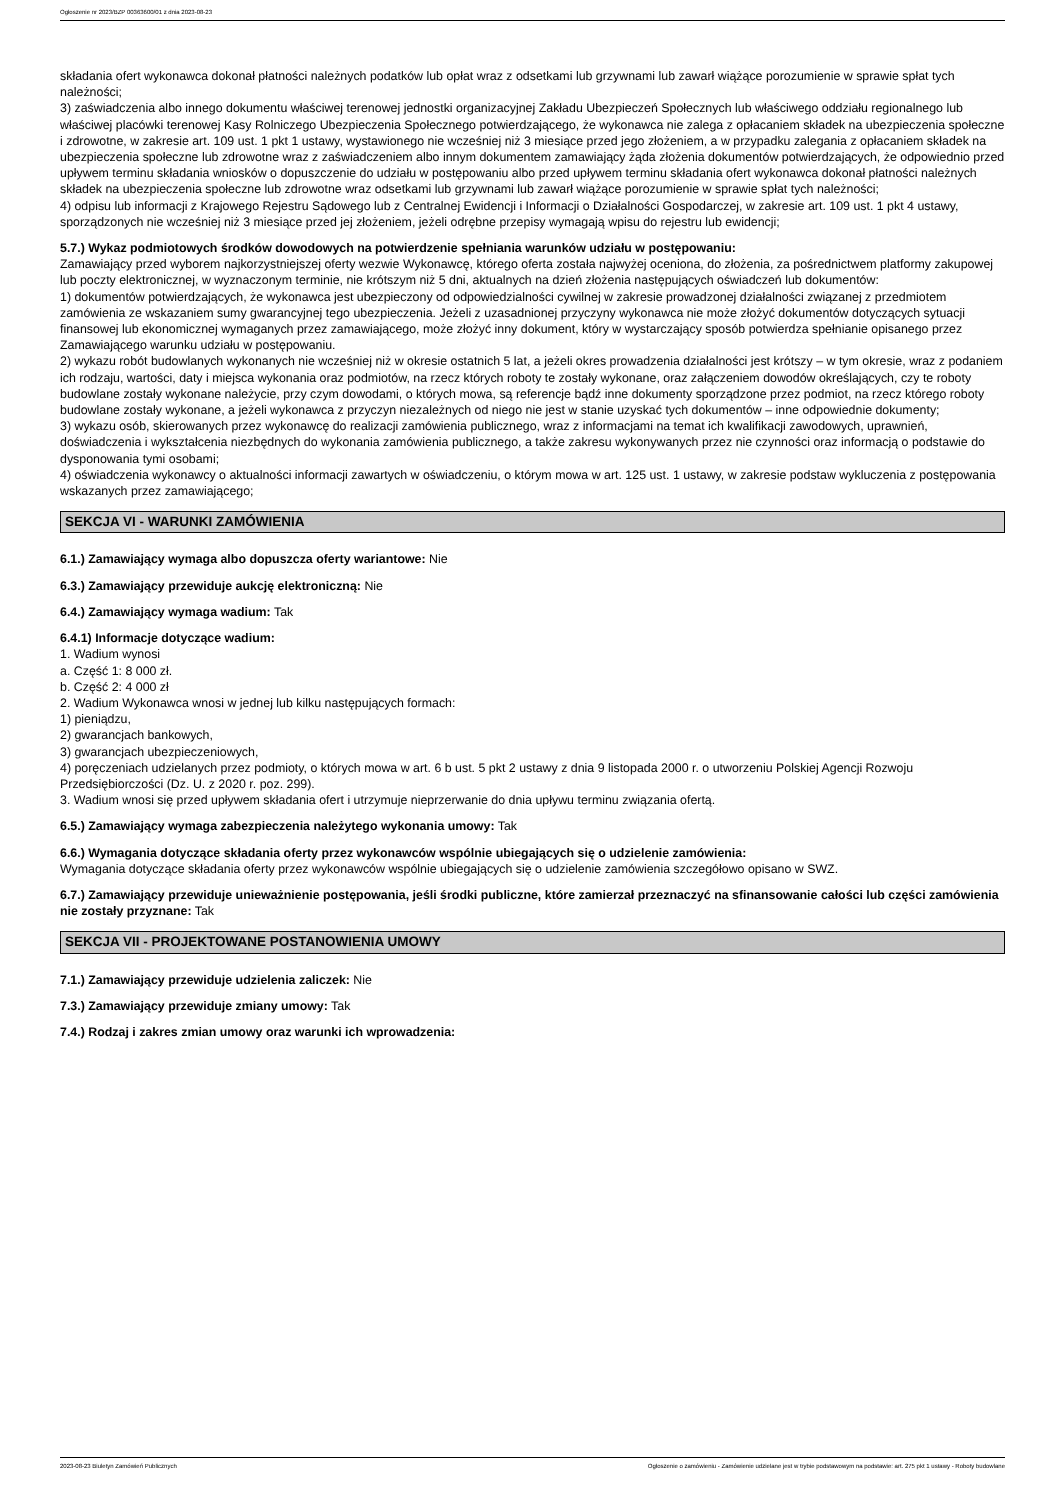Ogłoszenie nr 2023/BZP 00363600/01 z dnia 2023-08-23
składania ofert wykonawca dokonał płatności należnych podatków lub opłat wraz z odsetkami lub grzywnami lub zawarł wiążące porozumienie w sprawie spłat tych należności;
3) zaświadczenia albo innego dokumentu właściwej terenowej jednostki organizacyjnej Zakładu Ubezpieczeń Społecznych lub właściwego oddziału regionalnego lub właściwej placówki terenowej Kasy Rolniczego Ubezpieczenia Społecznego potwierdzającego, że wykonawca nie zalega z opłacaniem składek na ubezpieczenia społeczne i zdrowotne, w zakresie art. 109 ust. 1 pkt 1 ustawy, wystawionego nie wcześniej niż 3 miesiące przed jego złożeniem, a w przypadku zalegania z opłacaniem składek na ubezpieczenia społeczne lub zdrowotne wraz z zaświadczeniem albo innym dokumentem zamawiający żąda złożenia dokumentów potwierdzających, że odpowiednio przed upływem terminu składania wniosków o dopuszczenie do udziału w postępowaniu albo przed upływem terminu składania ofert wykonawca dokonał płatności należnych składek na ubezpieczenia społeczne lub zdrowotne wraz odsetkami lub grzywnami lub zawarł wiążące porozumienie w sprawie spłat tych należności;
4) odpisu lub informacji z Krajowego Rejestru Sądowego lub z Centralnej Ewidencji i Informacji o Działalności Gospodarczej, w zakresie art. 109 ust. 1 pkt 4 ustawy, sporządzonych nie wcześniej niż 3 miesiące przed jej złożeniem, jeżeli odrębne przepisy wymagają wpisu do rejestru lub ewidencji;
5.7.) Wykaz podmiotowych środków dowodowych na potwierdzenie spełniania warunków udziału w postępowaniu:
Zamawiający przed wyborem najkorzystniejszej oferty wezwie Wykonawcę, którego oferta została najwyżej oceniona, do złożenia, za pośrednictwem platformy zakupowej lub poczty elektronicznej, w wyznaczonym terminie, nie krótszym niż 5 dni, aktualnych na dzień złożenia następujących oświadczeń lub dokumentów:
1) dokumentów potwierdzających, że wykonawca jest ubezpieczony od odpowiedzialności cywilnej w zakresie prowadzonej działalności związanej z przedmiotem zamówienia ze wskazaniem sumy gwarancyjnej tego ubezpieczenia. Jeżeli z uzasadnionej przyczyny wykonawca nie może złożyć dokumentów dotyczących sytuacji finansowej lub ekonomicznej wymaganych przez zamawiającego, może złożyć inny dokument, który w wystarczający sposób potwierdza spełnianie opisanego przez Zamawiającego warunku udziału w postępowaniu.
2) wykazu robót budowlanych wykonanych nie wcześniej niż w okresie ostatnich 5 lat, a jeżeli okres prowadzenia działalności jest krótszy – w tym okresie, wraz z podaniem ich rodzaju, wartości, daty i miejsca wykonania oraz podmiotów, na rzecz których roboty te zostały wykonane, oraz załączeniem dowodów określających, czy te roboty budowlane zostały wykonane należycie, przy czym dowodami, o których mowa, są referencje bądź inne dokumenty sporządzone przez podmiot, na rzecz którego roboty budowlane zostały wykonane, a jeżeli wykonawca z przyczyn niezależnych od niego nie jest w stanie uzyskać tych dokumentów – inne odpowiednie dokumenty;
3) wykazu osób, skierowanych przez wykonawcę do realizacji zamówienia publicznego, wraz z informacjami na temat ich kwalifikacji zawodowych, uprawnień, doświadczenia i wykształcenia niezbędnych do wykonania zamówienia publicznego, a także zakresu wykonywanych przez nie czynności oraz informacją o podstawie do dysponowania tymi osobami;
4) oświadczenia wykonawcy o aktualności informacji zawartych w oświadczeniu, o którym mowa w art. 125 ust. 1 ustawy, w zakresie podstaw wykluczenia z postępowania wskazanych przez zamawiającego;
SEKCJA VI - WARUNKI ZAMÓWIENIA
6.1.) Zamawiający wymaga albo dopuszcza oferty wariantowe: Nie
6.3.) Zamawiający przewiduje aukcję elektroniczną: Nie
6.4.) Zamawiający wymaga wadium: Tak
6.4.1) Informacje dotyczące wadium:
1. Wadium wynosi
a. Część 1: 8 000 zł.
b. Część 2: 4 000 zł
2. Wadium Wykonawca wnosi w jednej lub kilku następujących formach:
1) pieniądzu,
2) gwarancjach bankowych,
3) gwarancjach ubezpieczeniowych,
4) poręczeniach udzielanych przez podmioty, o których mowa w art. 6 b ust. 5 pkt 2 ustawy z dnia 9 listopada 2000 r. o utworzeniu Polskiej Agencji Rozwoju Przedsiębiorczości (Dz. U. z 2020 r. poz. 299).
3. Wadium wnosi się przed upływem składania ofert i utrzymuje nieprzerwanie do dnia upływu terminu związania ofertą.
6.5.) Zamawiający wymaga zabezpieczenia należytego wykonania umowy: Tak
6.6.) Wymagania dotyczące składania oferty przez wykonawców wspólnie ubiegających się o udzielenie zamówienia:
Wymagania dotyczące składania oferty przez wykonawców wspólnie ubiegających się o udzielenie zamówienia szczegółowo opisano w SWZ.
6.7.) Zamawiający przewiduje unieważnienie postępowania, jeśli środki publiczne, które zamierzał przeznaczyć na sfinansowanie całości lub części zamówienia nie zostały przyznane: Tak
SEKCJA VII - PROJEKTOWANE POSTANOWIENIA UMOWY
7.1.) Zamawiający przewiduje udzielenia zaliczek: Nie
7.3.) Zamawiający przewiduje zmiany umowy: Tak
7.4.) Rodzaj i zakres zmian umowy oraz warunki ich wprowadzenia:
2023-08-23 Biuletyn Zamówień Publicznych Ogłoszenie o zamówieniu - Zamówienie udzielane jest w trybie podstawowym na podstawie: art. 275 pkt 1 ustawy - Roboty budowlane